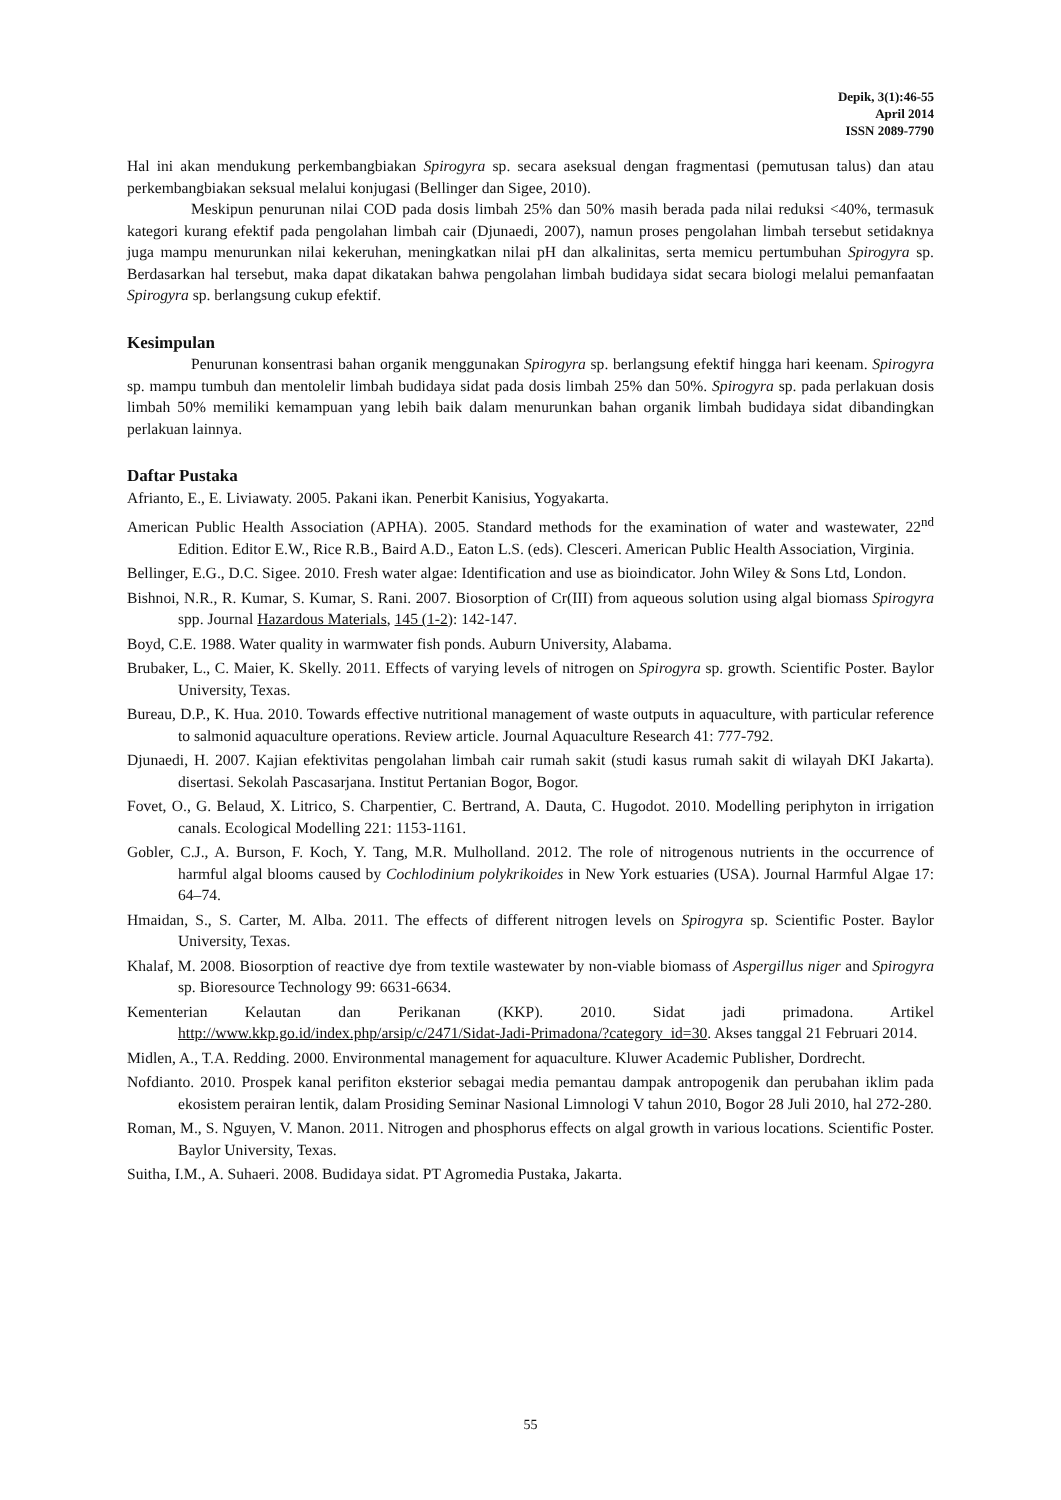Depik, 3(1):46-55
April 2014
ISSN 2089-7790
Hal ini akan mendukung perkembangbiakan Spirogyra sp. secara aseksual dengan fragmentasi (pemutusan talus) dan atau perkembangbiakan seksual melalui konjugasi (Bellinger dan Sigee, 2010).
Meskipun penurunan nilai COD pada dosis limbah 25% dan 50% masih berada pada nilai reduksi <40%, termasuk kategori kurang efektif pada pengolahan limbah cair (Djunaedi, 2007), namun proses pengolahan limbah tersebut setidaknya juga mampu menurunkan nilai kekeruhan, meningkatkan nilai pH dan alkalinitas, serta memicu pertumbuhan Spirogyra sp. Berdasarkan hal tersebut, maka dapat dikatakan bahwa pengolahan limbah budidaya sidat secara biologi melalui pemanfaatan Spirogyra sp. berlangsung cukup efektif.
Kesimpulan
Penurunan konsentrasi bahan organik menggunakan Spirogyra sp. berlangsung efektif hingga hari keenam. Spirogyra sp. mampu tumbuh dan mentolelir limbah budidaya sidat pada dosis limbah 25% dan 50%. Spirogyra sp. pada perlakuan dosis limbah 50% memiliki kemampuan yang lebih baik dalam menurunkan bahan organik limbah budidaya sidat dibandingkan perlakuan lainnya.
Daftar Pustaka
Afrianto, E., E. Liviawaty. 2005. Pakani ikan. Penerbit Kanisius, Yogyakarta.
American Public Health Association (APHA). 2005. Standard methods for the examination of water and wastewater, 22<sup>nd</sup> Edition. Editor E.W., Rice R.B., Baird A.D., Eaton L.S. (eds). Clesceri. American Public Health Association, Virginia.
Bellinger, E.G., D.C. Sigee. 2010. Fresh water algae: Identification and use as bioindicator. John Wiley & Sons Ltd, London.
Bishnoi, N.R., R. Kumar, S. Kumar, S. Rani. 2007. Biosorption of Cr(III) from aqueous solution using algal biomass Spirogyra spp. Journal Hazardous Materials, 145 (1-2): 142-147.
Boyd, C.E. 1988. Water quality in warmwater fish ponds. Auburn University, Alabama.
Brubaker, L., C. Maier, K. Skelly. 2011. Effects of varying levels of nitrogen on Spirogyra sp. growth. Scientific Poster. Baylor University, Texas.
Bureau, D.P., K. Hua. 2010. Towards effective nutritional management of waste outputs in aquaculture, with particular reference to salmonid aquaculture operations. Review article. Journal Aquaculture Research 41: 777-792.
Djunaedi, H. 2007. Kajian efektivitas pengolahan limbah cair rumah sakit (studi kasus rumah sakit di wilayah DKI Jakarta). disertasi. Sekolah Pascasarjana. Institut Pertanian Bogor, Bogor.
Fovet, O., G. Belaud, X. Litrico, S. Charpentier, C. Bertrand, A. Dauta, C. Hugodot. 2010. Modelling periphyton in irrigation canals. Ecological Modelling 221: 1153-1161.
Gobler, C.J., A. Burson, F. Koch, Y. Tang, M.R. Mulholland. 2012. The role of nitrogenous nutrients in the occurrence of harmful algal blooms caused by Cochlodinium polykrikoides in New York estuaries (USA). Journal Harmful Algae 17: 64–74.
Hmaidan, S., S. Carter, M. Alba. 2011. The effects of different nitrogen levels on Spirogyra sp. Scientific Poster. Baylor University, Texas.
Khalaf, M. 2008. Biosorption of reactive dye from textile wastewater by non-viable biomass of Aspergillus niger and Spirogyra sp. Bioresource Technology 99: 6631-6634.
Kementerian Kelautan dan Perikanan (KKP). 2010. Sidat jadi primadona. Artikel http://www.kkp.go.id/index.php/arsip/c/2471/Sidat-Jadi-Primadona/?category_id=30. Akses tanggal 21 Februari 2014.
Midlen, A., T.A. Redding. 2000. Environmental management for aquaculture. Kluwer Academic Publisher, Dordrecht.
Nofdianto. 2010. Prospek kanal perifiton eksterior sebagai media pemantau dampak antropogenik dan perubahan iklim pada ekosistem perairan lentik, dalam Prosiding Seminar Nasional Limnologi V tahun 2010, Bogor 28 Juli 2010, hal 272-280.
Roman, M., S. Nguyen, V. Manon. 2011. Nitrogen and phosphorus effects on algal growth in various locations. Scientific Poster. Baylor University, Texas.
Suitha, I.M., A. Suhaeri. 2008. Budidaya sidat. PT Agromedia Pustaka, Jakarta.
55